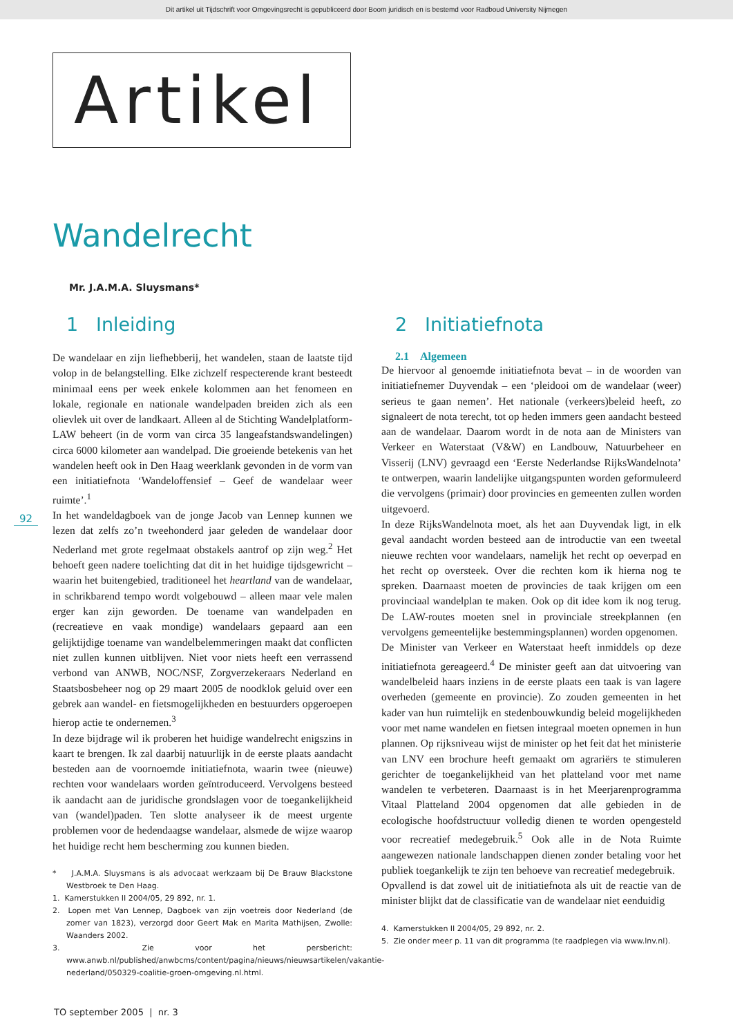Dit artikel uit Tijdschrift voor Omgevingsrecht is gepubliceerd door Boom juridisch en is bestemd voor Radboud University Nijmegen
Artikel
Wandelrecht
Mr. J.A.M.A. Sluysmans*
92
1 Inleiding
De wandelaar en zijn liefhebberij, het wandelen, staan de laatste tijd volop in de belangstelling. Elke zichzelf respecterende krant besteedt minimaal eens per week enkele kolommen aan het fenomeen en lokale, regionale en nationale wandelpaden breiden zich als een olievlek uit over de landkaart. Alleen al de Stichting Wandelplatform-LAW beheert (in de vorm van circa 35 langeafstandswandelingen) circa 6000 kilometer aan wandelpad. Die groeiende betekenis van het wandelen heeft ook in Den Haag weerklank gevonden in de vorm van een initiatiefnota ‘Wandeloffensief – Geef de wandelaar weer ruimte’.<sup>1</sup>
In het wandeldagboek van de jonge Jacob van Lennep kunnen we lezen dat zelfs zo’n tweehonderd jaar geleden de wandelaar door Nederland met grote regelmaat obstakels aantrof op zijn weg.<sup>2</sup> Het behoeft geen nadere toelichting dat dit in het huidige tijdsgewricht – waarin het buitengebied, traditioneel het heartland van de wandelaar, in schrikbarend tempo wordt volgebouwd – alleen maar vele malen erger kan zijn geworden. De toename van wandelpaden en (recreatieve en vaak mondige) wandelaars gepaard aan een gelijktijdige toename van wandelbelemmeringen maakt dat conflicten niet zullen kunnen uitblijven. Niet voor niets heeft een verrassend verbond van ANWB, NOC/NSF, Zorgverzekeraars Nederland en Staatsbosbeheer nog op 29 maart 2005 de noodklok geluid over een gebrek aan wandel- en fietsmogelijkheden en bestuurders opgeroepen hierop actie te ondernemen.<sup>3</sup>
In deze bijdrage wil ik proberen het huidige wandelrecht enigszins in kaart te brengen. Ik zal daarbij natuurlijk in de eerste plaats aandacht besteden aan de voornoemde initiatiefnota, waarin twee (nieuwe) rechten voor wandelaars worden geïntroduceerd. Vervolgens besteed ik aandacht aan de juridische grondslagen voor de toegankelijkheid van (wandel)paden. Ten slotte analyseer ik de meest urgente problemen voor de hedendaagse wandelaar, alsmede de wijze waarop het huidige recht hem bescherming zou kunnen bieden.
* J.A.M.A. Sluysmans is als advocaat werkzaam bij De Brauw Blackstone Westbroek te Den Haag.
1. Kamerstukken II 2004/05, 29 892, nr. 1.
2. Lopen met Van Lennep, Dagboek van zijn voetreis door Nederland (de zomer van 1823), verzorgd door Geert Mak en Marita Mathijsen, Zwolle: Waanders 2002.
3. Zie voor het persbericht: www.anwb.nl/published/anwbcms/content/pagina/nieuws/nieuwsartikelen/vakantie-nederland/050329-coalitie-groen-omgeving.nl.html.
2 Initiatiefnota
2.1 Algemeen
De hiervoor al genoemde initiatiefnota bevat – in de woorden van initiatiefnemer Duyvendak – een ‘pleidooi om de wandelaar (weer) serieus te gaan nemen’. Het nationale (verkeers)beleid heeft, zo signaleert de nota terecht, tot op heden immers geen aandacht besteed aan de wandelaar. Daarom wordt in de nota aan de Ministers van Verkeer en Waterstaat (V&W) en Landbouw, Natuurbeheer en Visserij (LNV) gevraagd een ‘Eerste Nederlandse RijksWandelnota’ te ontwerpen, waarin landelijke uitgangspunten worden geformuleerd die vervolgens (primair) door provincies en gemeenten zullen worden uitgevoerd.
In deze RijksWandelnota moet, als het aan Duyvendak ligt, in elk geval aandacht worden besteed aan de introductie van een tweetal nieuwe rechten voor wandelaars, namelijk het recht op oeverpad en het recht op oversteek. Over die rechten kom ik hierna nog te spreken. Daarnaast moeten de provincies de taak krijgen om een provinciaal wandelplan te maken. Ook op dit idee kom ik nog terug. De LAW-routes moeten snel in provinciale streekplannen (en vervolgens gemeentelijke bestemmingsplannen) worden opgenomen.
De Minister van Verkeer en Waterstaat heeft inmiddels op deze initiatiefnota gereageerd.<sup>4</sup> De minister geeft aan dat uitvoering van wandelbeleid haars inziens in de eerste plaats een taak is van lagere overheden (gemeente en provincie). Zo zouden gemeenten in het kader van hun ruimtelijk en stedenbouwkundig beleid mogelijkheden voor met name wandelen en fietsen integraal moeten opnemen in hun plannen. Op rijksniveau wijst de minister op het feit dat het ministerie van LNV een brochure heeft gemaakt om agrariërs te stimuleren gerichter de toegankelijkheid van het platteland voor met name wandelen te verbeteren. Daarnaast is in het Meerjarenprogramma Vitaal Platteland 2004 opgenomen dat alle gebieden in de ecologische hoofdstructuur volledig dienen te worden opengesteld voor recreatief medegebruik.<sup>5</sup> Ook alle in de Nota Ruimte aangewezen nationale landschappen dienen zonder betaling voor het publiek toegankelijk te zijn ten behoeve van recreatief medegebruik.
Opvallend is dat zowel uit de initiatiefnota als uit de reactie van de minister blijkt dat de classificatie van de wandelaar niet eenduidig
4. Kamerstukken II 2004/05, 29 892, nr. 2.
5. Zie onder meer p. 11 van dit programma (te raadplegen via www.lnv.nl).
TO september 2005 | nr. 3